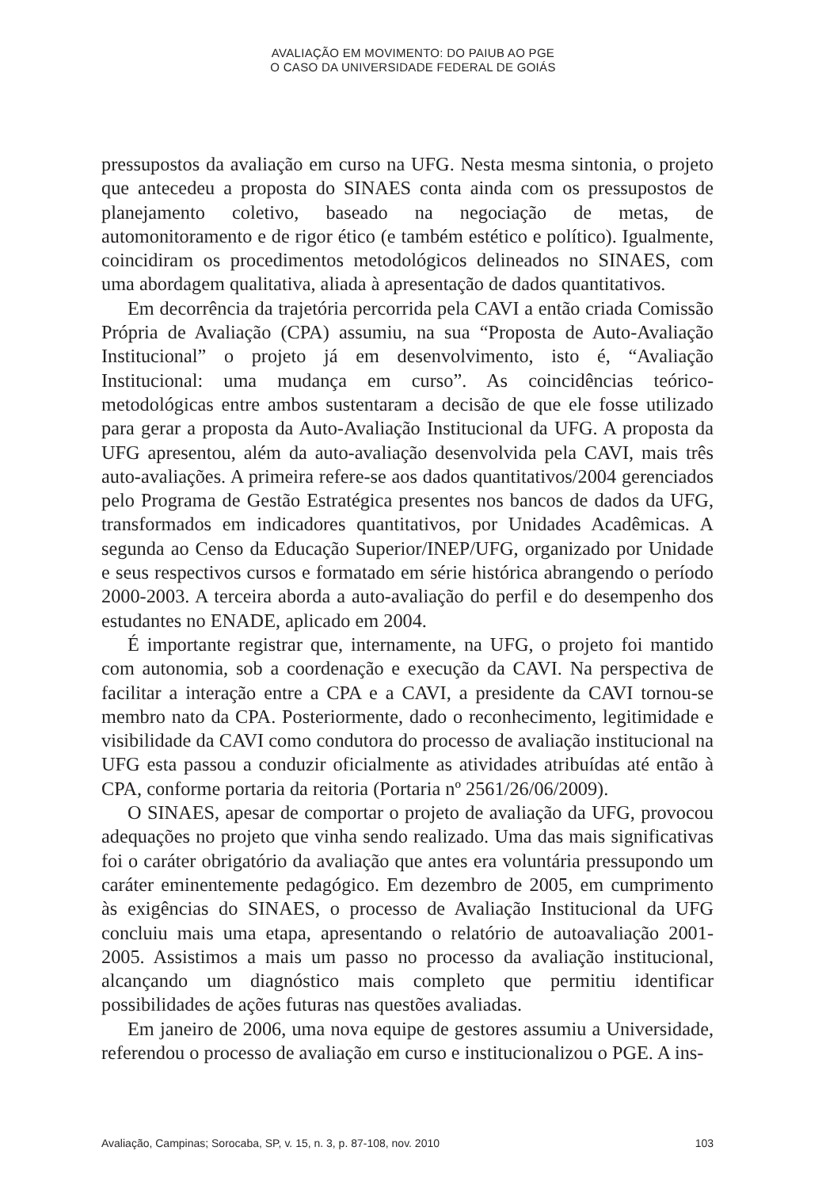AVALIAÇÃO EM MOVIMENTO: DO PAIUB AO PGE
O CASO DA UNIVERSIDADE FEDERAL DE GOIÁS
pressupostos da avaliação em curso na UFG. Nesta mesma sintonia, o projeto que antecedeu a proposta do SINAES conta ainda com os pressupostos de planejamento coletivo, baseado na negociação de metas, de automonitoramento e de rigor ético (e também estético e político). Igualmente, coincidiram os procedimentos metodológicos delineados no SINAES, com uma abordagem qualitativa, aliada à apresentação de dados quantitativos.
Em decorrência da trajetória percorrida pela CAVI a então criada Comissão Própria de Avaliação (CPA) assumiu, na sua “Proposta de Auto-Avaliação Institucional” o projeto já em desenvolvimento, isto é, “Avaliação Institucional: uma mudança em curso”. As coincidências teórico-metodológicas entre ambos sustentaram a decisão de que ele fosse utilizado para gerar a proposta da Auto-Avaliação Institucional da UFG. A proposta da UFG apresentou, além da auto-avaliação desenvolvida pela CAVI, mais três auto-avaliações. A primeira refere-se aos dados quantitativos/2004 gerenciados pelo Programa de Gestão Estratégica presentes nos bancos de dados da UFG, transformados em indicadores quantitativos, por Unidades Acadêmicas. A segunda ao Censo da Educação Superior/INEP/UFG, organizado por Unidade e seus respectivos cursos e formatado em série histórica abrangendo o período 2000-2003. A terceira aborda a auto-avaliação do perfil e do desempenho dos estudantes no ENADE, aplicado em 2004.
É importante registrar que, internamente, na UFG, o projeto foi mantido com autonomia, sob a coordenação e execução da CAVI. Na perspectiva de facilitar a interação entre a CPA e a CAVI, a presidente da CAVI tornou-se membro nato da CPA. Posteriormente, dado o reconhecimento, legitimidade e visibilidade da CAVI como condutora do processo de avaliação institucional na UFG esta passou a conduzir oficialmente as atividades atribuídas até então à CPA, conforme portaria da reitoria (Portaria nº 2561/26/06/2009).
O SINAES, apesar de comportar o projeto de avaliação da UFG, provocou adequações no projeto que vinha sendo realizado. Uma das mais significativas foi o caráter obrigatório da avaliação que antes era voluntária pressupondo um caráter eminentemente pedagógico. Em dezembro de 2005, em cumprimento às exigências do SINAES, o processo de Avaliação Institucional da UFG concluiu mais uma etapa, apresentando o relatório de autoavaliação 2001-2005. Assistimos a mais um passo no processo da avaliação institucional, alcançando um diagnóstico mais completo que permitiu identificar possibilidades de ações futuras nas questões avaliadas.
Em janeiro de 2006, uma nova equipe de gestores assumiu a Universidade, referendou o processo de avaliação em curso e institucionalizou o PGE. A ins-
Avaliação, Campinas; Sorocaba, SP, v. 15, n. 3, p. 87-108, nov. 2010 103